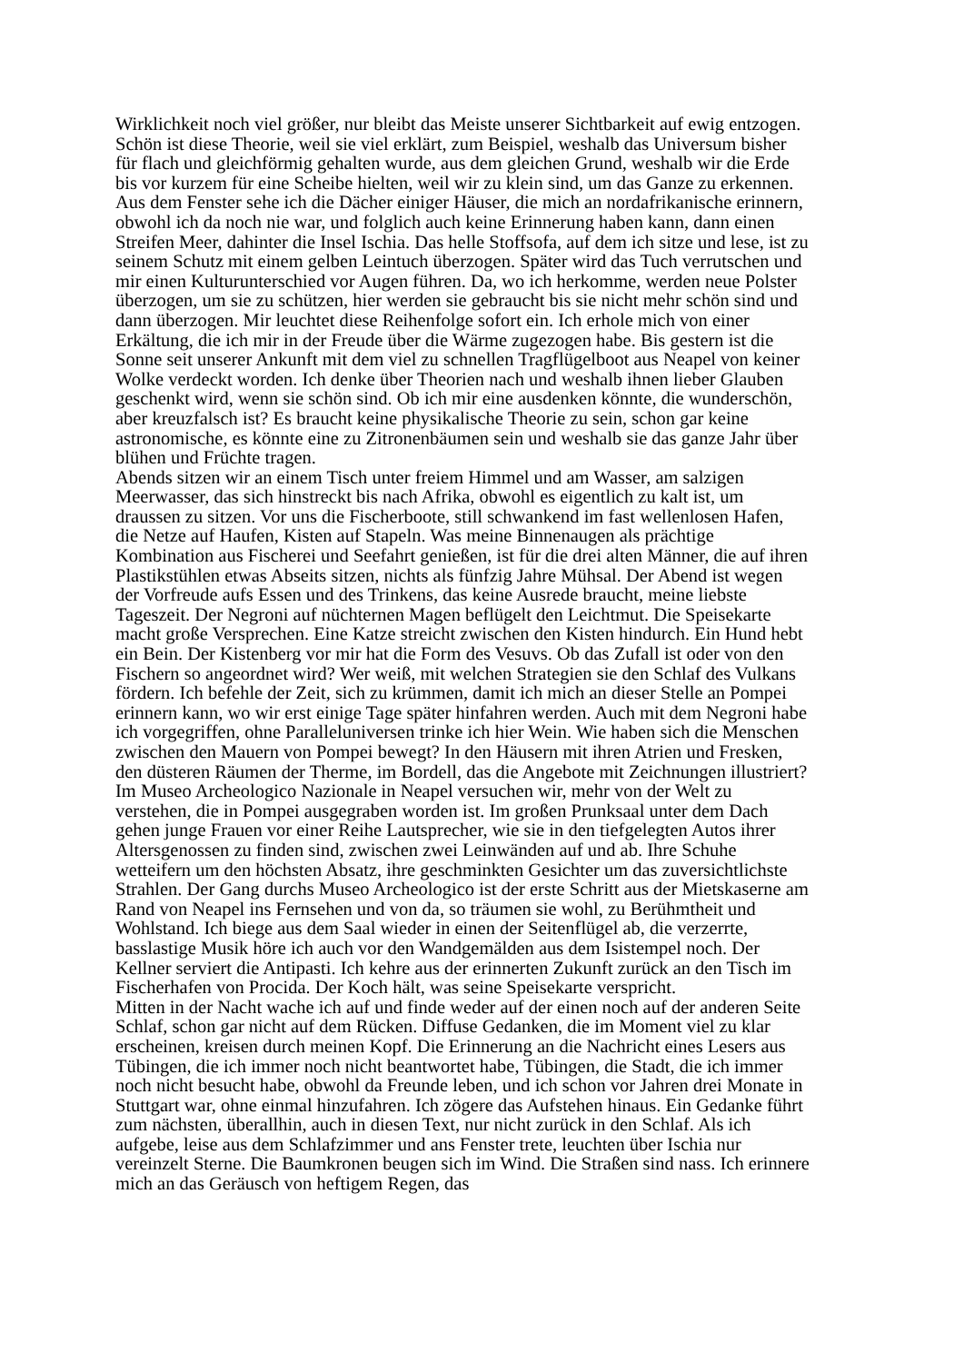Wirklichkeit noch viel größer, nur bleibt das Meiste unserer Sichtbarkeit auf ewig entzogen. Schön ist diese Theorie, weil sie viel erklärt, zum Beispiel, weshalb das Universum bisher für flach und gleichförmig gehalten wurde, aus dem gleichen Grund, weshalb wir die Erde bis vor kurzem für eine Scheibe hielten, weil wir zu klein sind, um das Ganze zu erkennen.
Aus dem Fenster sehe ich die Dächer einiger Häuser, die mich an nordafrikanische erinnern, obwohl ich da noch nie war, und folglich auch keine Erinnerung haben kann, dann einen Streifen Meer, dahinter die Insel Ischia. Das helle Stoffsofa, auf dem ich sitze und lese, ist zu seinem Schutz mit einem gelben Leintuch überzogen. Später wird das Tuch verrutschen und mir einen Kulturunterschied vor Augen führen. Da, wo ich herkomme, werden neue Polster überzogen, um sie zu schützen, hier werden sie gebraucht bis sie nicht mehr schön sind und dann überzogen. Mir leuchtet diese Reihenfolge sofort ein. Ich erhole mich von einer Erkältung, die ich mir in der Freude über die Wärme zugezogen habe. Bis gestern ist die Sonne seit unserer Ankunft mit dem viel zu schnellen Tragflügelboot aus Neapel von keiner Wolke verdeckt worden. Ich denke über Theorien nach und weshalb ihnen lieber Glauben geschenkt wird, wenn sie schön sind. Ob ich mir eine ausdenken könnte, die wunderschön, aber kreuzfalsch ist? Es braucht keine physikalische Theorie zu sein, schon gar keine astronomische, es könnte eine zu Zitronenbäumen sein und weshalb sie das ganze Jahr über blühen und Früchte tragen.
Abends sitzen wir an einem Tisch unter freiem Himmel und am Wasser, am salzigen Meerwasser, das sich hinstreckt bis nach Afrika, obwohl es eigentlich zu kalt ist, um draussen zu sitzen. Vor uns die Fischerboote, still schwankend im fast wellenlosen Hafen, die Netze auf Haufen, Kisten auf Stapeln. Was meine Binnenaugen als prächtige Kombination aus Fischerei und Seefahrt genießen, ist für die drei alten Männer, die auf ihren Plastikstühlen etwas Abseits sitzen, nichts als fünfzig Jahre Mühsal. Der Abend ist wegen der Vorfreude aufs Essen und des Trinkens, das keine Ausrede braucht, meine liebste Tageszeit. Der Negroni auf nüchternen Magen beflügelt den Leichtmut. Die Speisekarte macht große Versprechen. Eine Katze streicht zwischen den Kisten hindurch. Ein Hund hebt ein Bein. Der Kistenberg vor mir hat die Form des Vesuvs. Ob das Zufall ist oder von den Fischern so angeordnet wird? Wer weiß, mit welchen Strategien sie den Schlaf des Vulkans fördern. Ich befehle der Zeit, sich zu krümmen, damit ich mich an dieser Stelle an Pompei erinnern kann, wo wir erst einige Tage später hinfahren werden. Auch mit dem Negroni habe ich vorgegriffen, ohne Paralleluniversen trinke ich hier Wein. Wie haben sich die Menschen zwischen den Mauern von Pompei bewegt? In den Häusern mit ihren Atrien und Fresken, den düsteren Räumen der Therme, im Bordell, das die Angebote mit Zeichnungen illustriert? Im Museo Archeologico Nazionale in Neapel versuchen wir, mehr von der Welt zu verstehen, die in Pompei ausgegraben worden ist. Im großen Prunksaal unter dem Dach gehen junge Frauen vor einer Reihe Lautsprecher, wie sie in den tiefgelegten Autos ihrer Altersgenossen zu finden sind, zwischen zwei Leinwänden auf und ab. Ihre Schuhe wetteifern um den höchsten Absatz, ihre geschminkten Gesichter um das zuversichtlichste Strahlen. Der Gang durchs Museo Archeologico ist der erste Schritt aus der Mietskaserne am Rand von Neapel ins Fernsehen und von da, so träumen sie wohl, zu Berühmtheit und Wohlstand. Ich biege aus dem Saal wieder in einen der Seitenflügel ab, die verzerrte, basslastige Musik höre ich auch vor den Wandgemälden aus dem Isistempel noch. Der Kellner serviert die Antipasti. Ich kehre aus der erinnerten Zukunft zurück an den Tisch im Fischerhafen von Procida. Der Koch hält, was seine Speisekarte verspricht.
Mitten in der Nacht wache ich auf und finde weder auf der einen noch auf der anderen Seite Schlaf, schon gar nicht auf dem Rücken. Diffuse Gedanken, die im Moment viel zu klar erscheinen, kreisen durch meinen Kopf. Die Erinnerung an die Nachricht eines Lesers aus Tübingen, die ich immer noch nicht beantwortet habe, Tübingen, die Stadt, die ich immer noch nicht besucht habe, obwohl da Freunde leben, und ich schon vor Jahren drei Monate in Stuttgart war, ohne einmal hinzufahren. Ich zögere das Aufstehen hinaus. Ein Gedanke führt zum nächsten, überallhin, auch in diesen Text, nur nicht zurück in den Schlaf. Als ich aufgebe, leise aus dem Schlafzimmer und ans Fenster trete, leuchten über Ischia nur vereinzelt Sterne. Die Baumkronen beugen sich im Wind. Die Straßen sind nass. Ich erinnere mich an das Geräusch von heftigem Regen, das